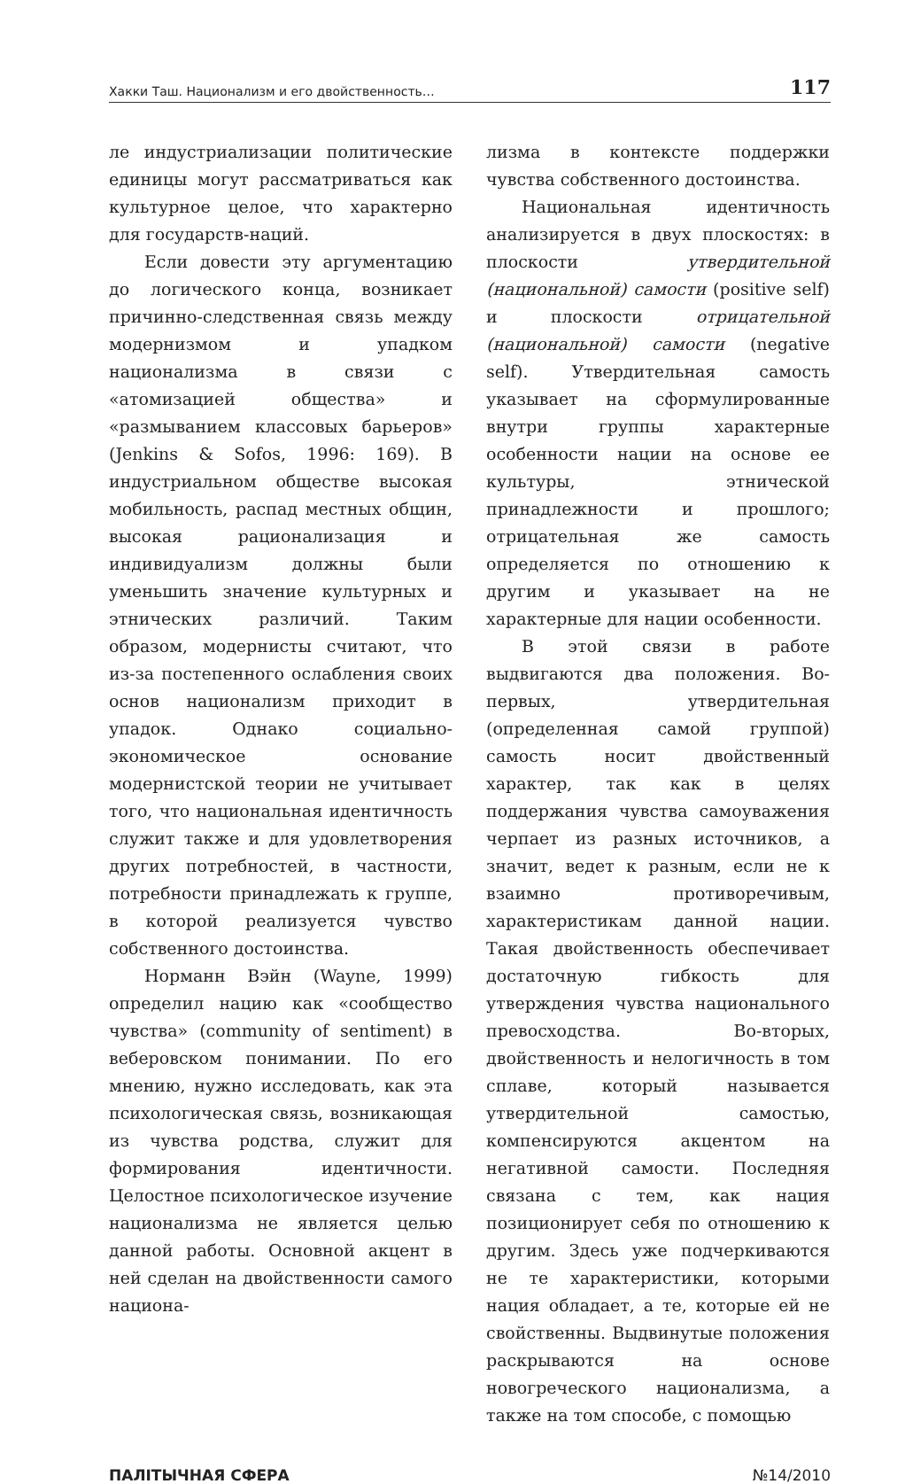Хакки Таш. Национализм и его двойственность… 117
ле индустриализации политические единицы могут рассматриваться как культурное целое, что характерно для государств-наций.
Если довести эту аргументацию до логического конца, возникает причинно-следственная связь между модернизмом и упадком национализма в связи с «атомизацией общества» и «размыванием классовых барьеров» (Jenkins & Sofos, 1996: 169). В индустриальном обществе высокая мобильность, распад местных общин, высокая рационализация и индивидуализм должны были уменьшить значение культурных и этнических различий. Таким образом, модернисты считают, что из-за постепенного ослабления своих основ национализм приходит в упадок. Однако социально-экономическое основание модернистской теории не учитывает того, что национальная идентичность служит также и для удовлетворения других потребностей, в частности, потребности принадлежать к группе, в которой реализуется чувство собственного достоинства.
Норманн Вэйн (Wayne, 1999) определил нацию как «сообщество чувства» (community of sentiment) в веберовском понимании. По его мнению, нужно исследовать, как эта психологическая связь, возникающая из чувства родства, служит для формирования идентичности. Целостное психологическое изучение национализма не является целью данной работы. Основной акцент в ней сделан на двойственности самого национа-
лизма в контексте поддержки чувства собственного достоинства.
Национальная идентичность анализируется в двух плоскостях: в плоскости утвердительной (национальной) самости (positive self) и плоскости отрицательной (национальной) самости (negative self). Утвердительная самость указывает на сформулированные внутри группы характерные особенности нации на основе ее культуры, этнической принадлежности и прошлого; отрицательная же самость определяется по отношению к другим и указывает на не характерные для нации особенности.
В этой связи в работе выдвигаются два положения. Во-первых, утвердительная (определенная самой группой) самость носит двойственный характер, так как в целях поддержания чувства самоуважения черпает из разных источников, а значит, ведет к разным, если не к взаимно противоречивым, характеристикам данной нации. Такая двойственность обеспечивает достаточную гибкость для утверждения чувства национального превосходства. Во-вторых, двойственность и нелогичность в том сплаве, который называется утвердительной самостью, компенсируются акцентом на негативной самости. Последняя связана с тем, как нация позиционирует себя по отношению к другим. Здесь уже подчеркиваются не те характеристики, которыми нация обладает, а те, которые ей не свойственны. Выдвинутые положения раскрываются на основе новогреческого национализма, а также на том способе, с помощью
ПАЛІТЫЧНАЯ СФЕРА №14/2010